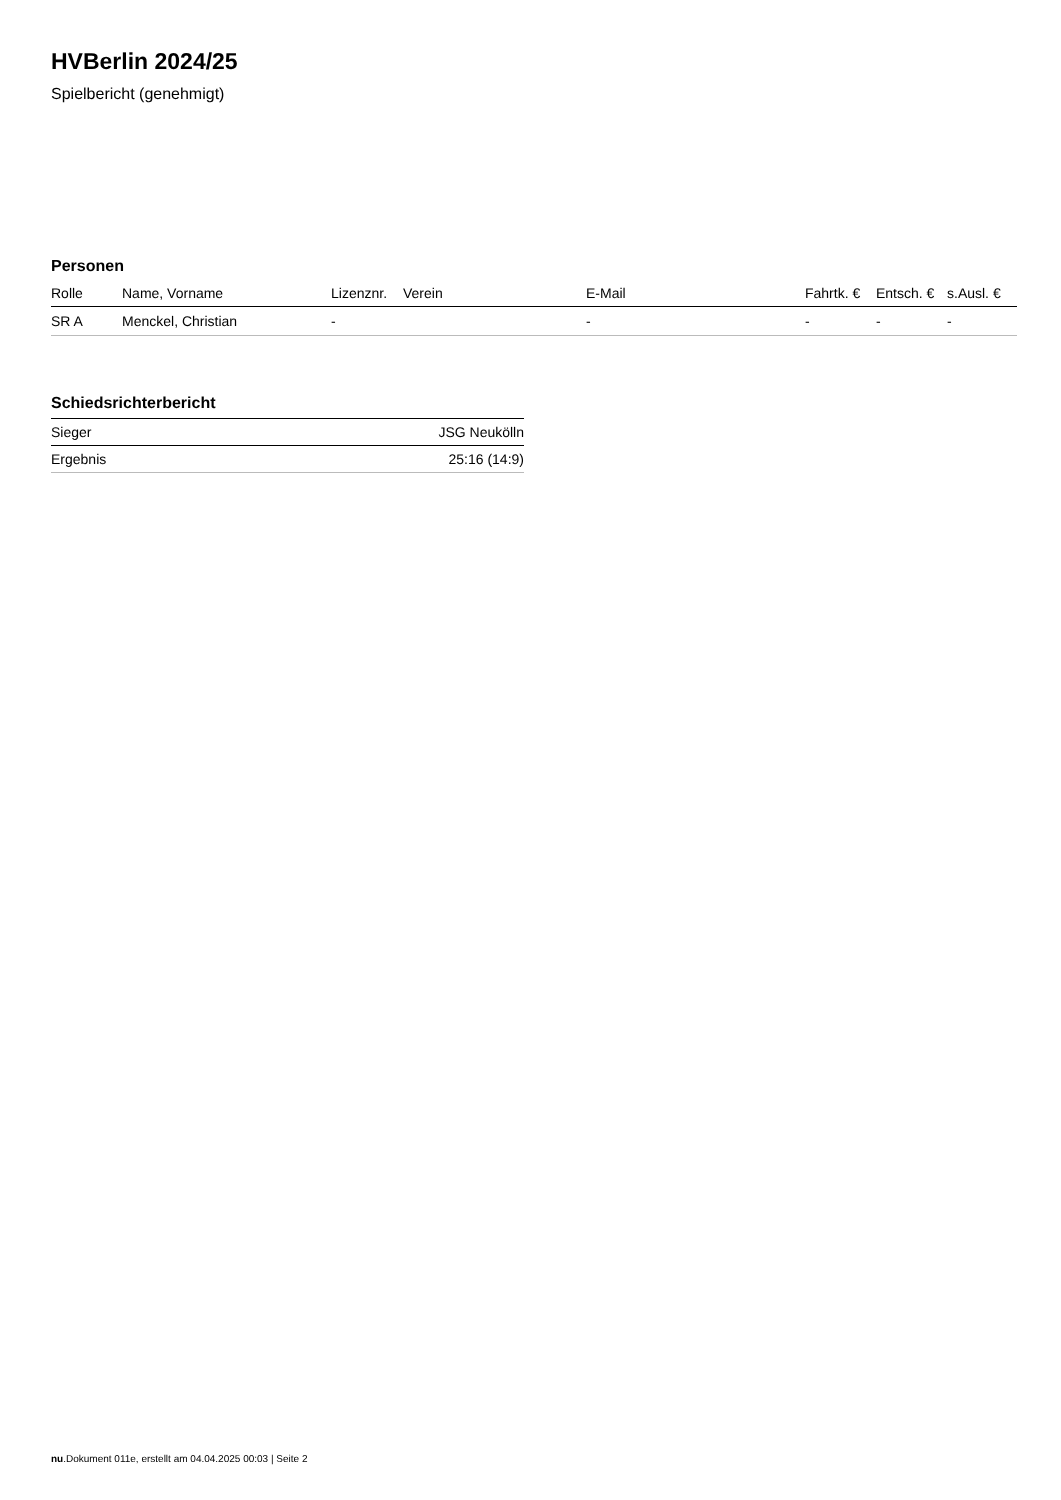HVBerlin 2024/25
Spielbericht (genehmigt)
Personen
| Rolle | Name, Vorname | Lizenznr. | Verein | E-Mail | Fahrtk. € | Entsch. € | s.Ausl. € |
| --- | --- | --- | --- | --- | --- | --- | --- |
| SR A | Menckel, Christian | - | | - | - | - | - |
Schiedsrichterbericht
| Sieger | JSG Neukölln |
| Ergebnis | 25:16 (14:9) |
nu.Dokument 011e, erstellt am 04.04.2025 00:03 | Seite 2